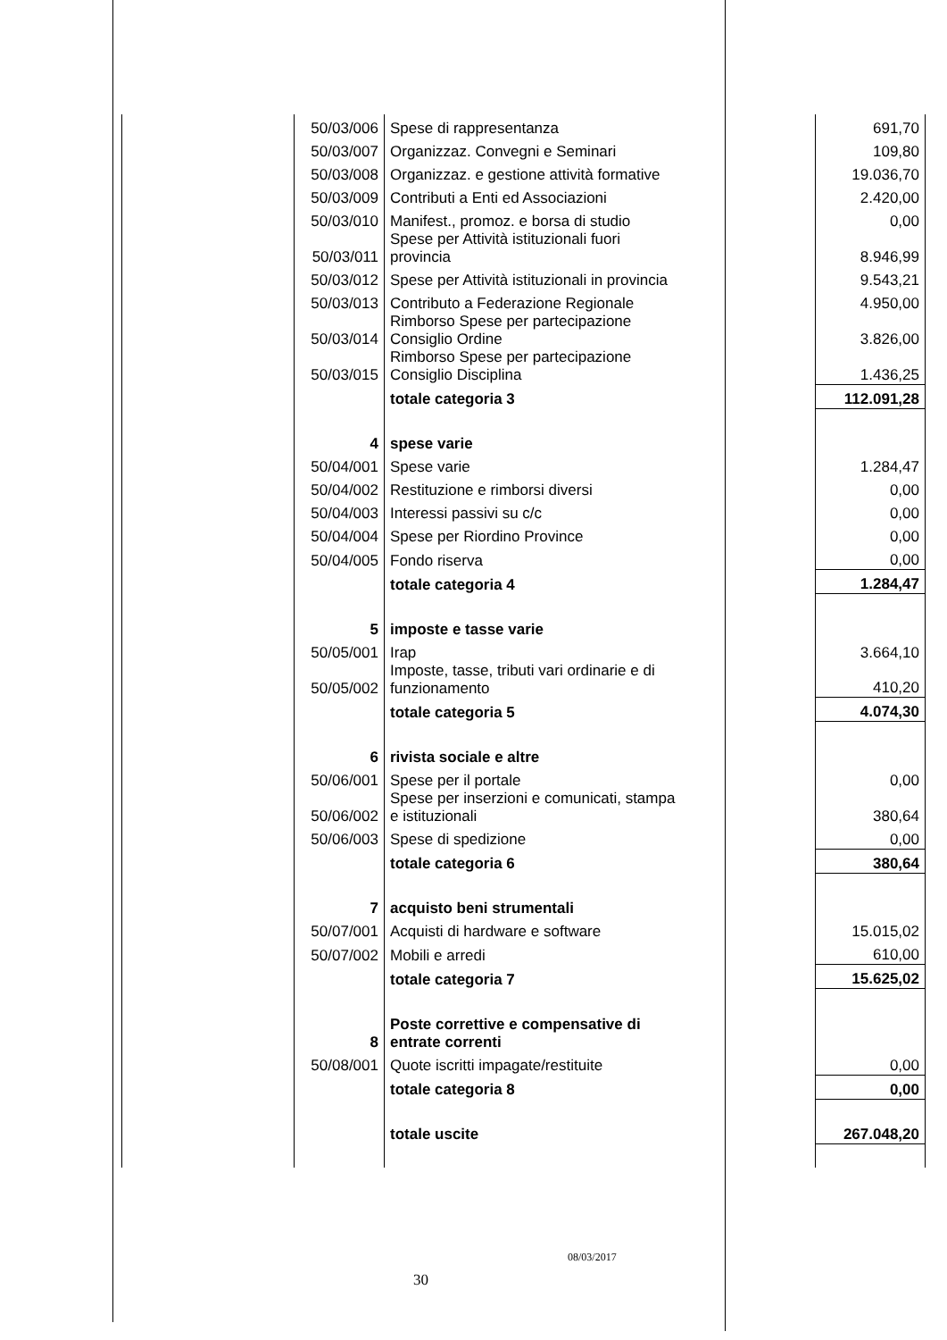| | 50/03/006 | Spese di rappresentanza | 691,70 |
| | 50/03/007 | Organizzaz. Convegni e Seminari | 109,80 |
| | 50/03/008 | Organizzaz. e gestione attività formative | 19.036,70 |
| | 50/03/009 | Contributi a Enti ed Associazioni | 2.420,00 |
| | 50/03/010 | Manifest., promoz. e borsa di studio | 0,00 |
| | 50/03/011 | Spese per Attività istituzionali fuori provincia | 8.946,99 |
| | 50/03/012 | Spese per Attività istituzionali in provincia | 9.543,21 |
| | 50/03/013 | Contributo a Federazione Regionale | 4.950,00 |
| | 50/03/014 | Rimborso Spese per partecipazione Consiglio Ordine | 3.826,00 |
| | 50/03/015 | Rimborso Spese per partecipazione Consiglio Disciplina | 1.436,25 |
| | | totale categoria 3 | 112.091,28 |
| | 4 | spese varie | |
| | 50/04/001 | Spese varie | 1.284,47 |
| | 50/04/002 | Restituzione e rimborsi diversi | 0,00 |
| | 50/04/003 | Interessi passivi su c/c | 0,00 |
| | 50/04/004 | Spese per Riordino Province | 0,00 |
| | 50/04/005 | Fondo riserva | 0,00 |
| | | totale categoria 4 | 1.284,47 |
| | 5 | imposte e tasse varie | |
| | 50/05/001 | Irap | 3.664,10 |
| | 50/05/002 | Imposte, tasse, tributi vari ordinarie e di funzionamento | 410,20 |
| | | totale categoria 5 | 4.074,30 |
| | 6 | rivista sociale e altre | |
| | 50/06/001 | Spese per il portale | 0,00 |
| | 50/06/002 | Spese per inserzioni e comunicati, stampa e istituzionali | 380,64 |
| | 50/06/003 | Spese di spedizione | 0,00 |
| | | totale categoria 6 | 380,64 |
| | 7 | acquisto beni strumentali | |
| | 50/07/001 | Acquisti di hardware e software | 15.015,02 |
| | 50/07/002 | Mobili e arredi | 610,00 |
| | | totale categoria 7 | 15.625,02 |
| | 8 | Poste correttive e compensative di entrate correnti | |
| | 50/08/001 | Quote iscritti impagate/restituite | 0,00 |
| | | totale categoria 8 | 0,00 |
| | | totale uscite | 267.048,20 |
08/03/2017
30